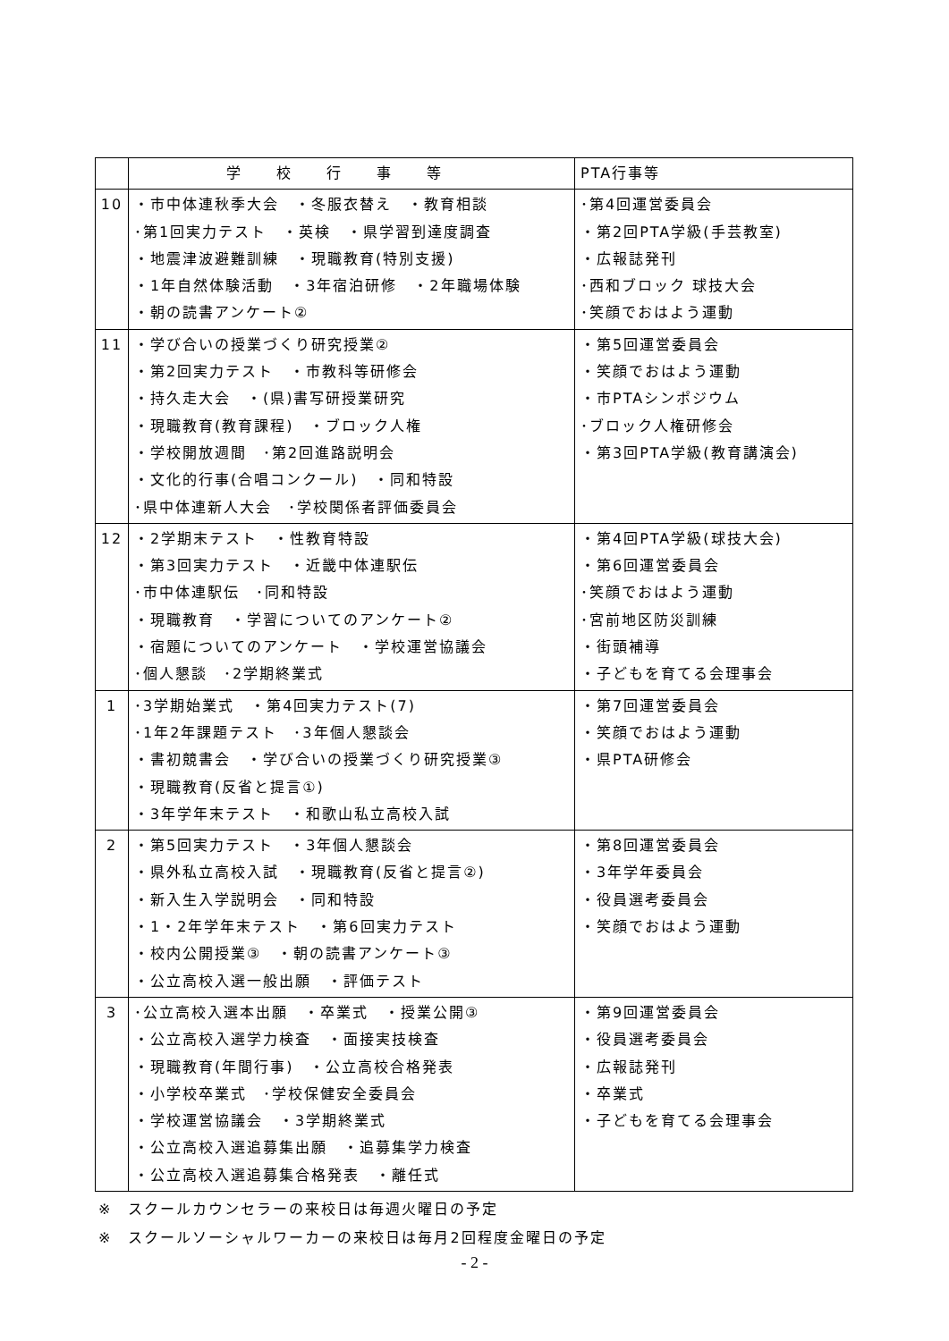| | 学校行事等 | PTA行事等 |
| --- | --- | --- |
| 10 | ・市中体連秋季大会 ・冬服衣替え ・教育相談 ･第1回実力テスト ・英検 ・県学習到達度調査 ・地震津波避難訓練 ・現職教育(特別支援) ・1年自然体験活動 ・3年宿泊研修 ・2年職場体験 ・朝の読書アンケート② | ･第4回運営委員会 ・第2回PTA学級(手芸教室) ・広報誌発刊 ･西和ブロック 球技大会 ･笑顔でおはよう運動 |
| 11 | ・学び合いの授業づくり研究授業② ・第2回実力テスト ・市教科等研修会 ・持久走大会 ・(県)書写研授業研究 ・現職教育(教育課程) ・ブロック人権 ・学校開放週間 ･第2回進路説明会 ・文化的行事(合唱コンクール) ・同和特設 ･県中体連新人大会 ･学校関係者評価委員会 | ・第5回運営委員会 ・笑顔でおはよう運動 ・市PTAシンポジウム ･ブロック人権研修会 ・第3回PTA学級(教育講演会) |
| 12 | ・2学期末テスト ・性教育特設 ・第3回実力テスト ・近畿中体連駅伝 ･市中体連駅伝 ･同和特設 ・現職教育 ・学習についてのアンケート② ・宿題についてのアンケート ・学校運営協議会 ･個人懇談 ･2学期終業式 | ・第4回PTA学級(球技大会) ・第6回運営委員会 ･笑顔でおはよう運動 ･宮前地区防災訓練 ・街頭補導 ・子どもを育てる会理事会 |
| 1 | ･3学期始業式 ・第4回実力テスト(7) ･1年2年課題テスト ･3年個人懇談会 ・書初競書会 ・学び合いの授業づくり研究授業③ ・現職教育(反省と提言①) ・3年学年末テスト ・和歌山私立高校入試 | ・第7回運営委員会 ・笑顔でおはよう運動 ・県PTA研修会 |
| 2 | ・第5回実力テスト ・3年個人懇談会 ・県外私立高校入試 ・現職教育(反省と提言②) ・新入生入学説明会 ・同和特設 ・1・2年学年末テスト ・第6回実力テスト ・校内公開授業③ ・朝の読書アンケート③ ・公立高校入選一般出願 ・評価テスト | ・第8回運営委員会 ・3年学年委員会 ・役員選考委員会 ・笑顔でおはよう運動 |
| 3 | ･公立高校入選本出願 ・卒業式 ・授業公開③ ・公立高校入選学力検査 ・面接実技検査 ・現職教育(年間行事) ・公立高校合格発表 ・小学校卒業式 ･学校保健安全委員会 ・学校運営協議会 ・3学期終業式 ・公立高校入選追募集出願 ・追募集学力検査 ・公立高校入選追募集合格発表 ・離任式 | ・第9回運営委員会 ・役員選考委員会 ・広報誌発刊 ・卒業式 ・子どもを育てる会理事会 |
※　スクールカウンセラーの来校日は毎週火曜日の予定
※　スクールソーシャルワーカーの来校日は毎月2回程度金曜日の予定
- 2 -